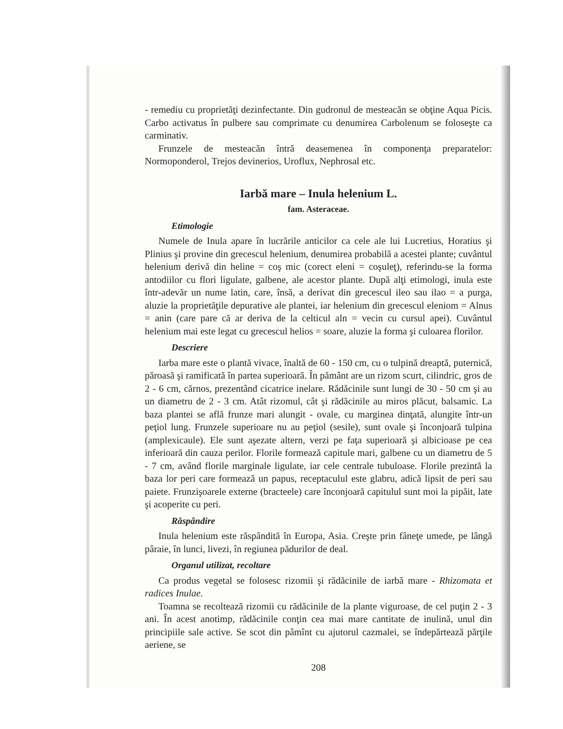- remediu cu proprietăţi dezinfectante. Din gudronul de mesteacăn se obţine Aqua Picis. Carbo activatus în pulbere sau comprimate cu denumirea Carbolenum se foloseşte ca carminativ.
Frunzele de mesteacăn întră deasemenea în componenţa preparatelor: Normoponderol, Trejos devinerios, Uroflux, Nephrosal etc.
Iarbă mare – Inula helenium L.
fam. Asteraceae.
Etimologie
Numele de Inula apare în lucrările anticilor ca cele ale lui Lucretius, Horatius şi Plinius şi provine din grecescul helenium, denumirea probabilă a acestei plante; cuvântul helenium derivă din heline = coş mic (corect eleni = coşuleţ), referindu-se la forma antodiilor cu flori ligulate, galbene, ale acestor plante. După alţi etimologi, inula este într-adevăr un nume latin, care, însă, a derivat din grecescul ileo sau ilao = a purga, aluzie la proprietăţile depurative ale plantei, iar helenium din grecescul eleniom = Alnus = anin (care pare că ar deriva de la celticul aln = vecin cu cursul apei). Cuvântul helenium mai este legat cu grecescul helios = soare, aluzie la forma şi culoarea florilor.
Descriere
Iarba mare este o plantă vivace, înaltă de 60 - 150 cm, cu o tulpină dreaptă, puternică, păroasă şi ramificată în partea superioară. În pământ are un rizom scurt, cilindric, gros de 2 - 6 cm, cărnos, prezentând cicatrice inelare. Rădăcinile sunt lungi de 30 - 50 cm şi au un diametru de 2 - 3 cm. Atât rizomul, cât şi rădăcinile au miros plăcut, balsamic. La baza plantei se află frunze mari alungit - ovale, cu marginea dinţată, alungite într-un peţiol lung. Frunzele superioare nu au peţiol (sesile), sunt ovale şi înconjoară tulpina (amplexicaule). Ele sunt aşezate altern, verzi pe faţa superioară şi albicioase pe cea inferioară din cauza perilor. Florile formează capitule mari, galbene cu un diametru de 5 - 7 cm, având florile marginale ligulate, iar cele centrale tubuloase. Florile prezintă la baza lor peri care formează un papus, receptaculul este glabru, adică lipsit de peri sau paiete. Frunzişoarele externe (bracteele) care înconjoară capitulul sunt moi la pipăit, late şi acoperite cu peri.
Răspândire
Inula helenium este răspândită în Europa, Asia. Creşte prin fâneţe umede, pe lângă pâraie, în lunci, livezi, în regiunea pădurilor de deal.
Organul utilizat, recoltare
Ca produs vegetal se folosesc rizomii şi rădăcinile de iarbă mare - Rhizomata et radices Inulae.
Toamna se recoltează rizomii cu rădăcinile de la plante viguroase, de cel puţin 2 - 3 ani. În acest anotimp, rădăcinile conţin cea mai mare cantitate de inulină, unul din principiile sale active. Se scot din pâmînt cu ajutorul cazmalei, se îndepărtează părţile aeriene, se
208